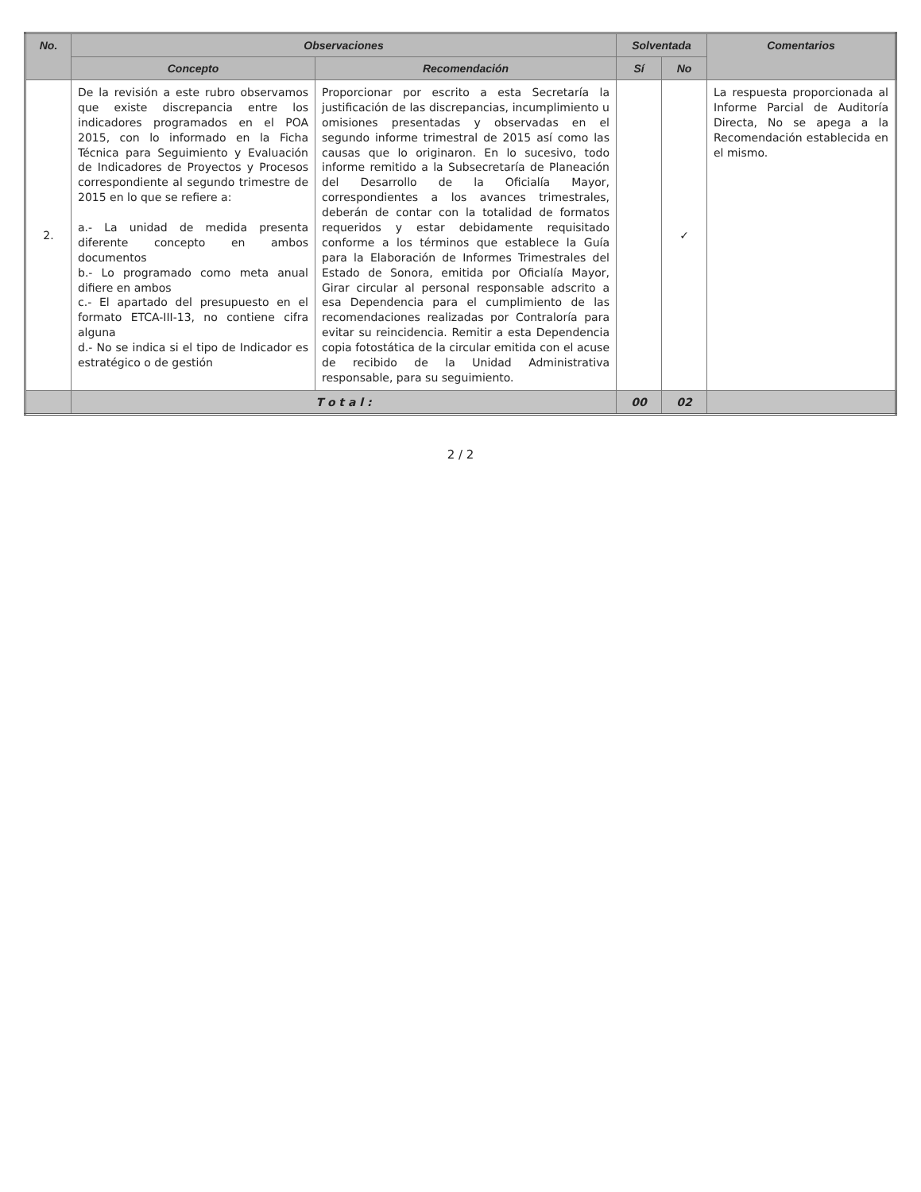| No. | Observaciones | | Solventada | | Comentarios |
| --- | --- | --- | --- | --- | --- |
| | Concepto | Recomendación | Sí | No | |
| 2. | De la revisión a este rubro observamos que existe discrepancia entre los indicadores programados en el POA 2015, con lo informado en la Ficha Técnica para Seguimiento y Evaluación de Indicadores de Proyectos y Procesos correspondiente al segundo trimestre de 2015 en lo que se refiere a: a.- La unidad de medida presenta diferente concepto en ambos documentos b.- Lo programado como meta anual difiere en ambos c.- El apartado del presupuesto en el formato ETCA-III-13, no contiene cifra alguna d.- No se indica si el tipo de Indicador es estratégico o de gestión | Proporcionar por escrito a esta Secretaría la justificación de las discrepancias, incumplimiento u omisiones presentadas y observadas en el segundo informe trimestral de 2015 así como las causas que lo originaron. En lo sucesivo, todo informe remitido a la Subsecretaría de Planeación del Desarrollo de la Oficialía Mayor, correspondientes a los avances trimestrales, deberán de contar con la totalidad de formatos requeridos y estar debidamente requisitado conforme a los términos que establece la Guía para la Elaboración de Informes Trimestrales del Estado de Sonora, emitida por Oficialía Mayor, Girar circular al personal responsable adscrito a esa Dependencia para el cumplimiento de las recomendaciones realizadas por Contraloría para evitar su reincidencia. Remitir a esta Dependencia copia fotostática de la circular emitida con el acuse de recibido de la Unidad Administrativa responsable, para su seguimiento. | | ✓ | La respuesta proporcionada al Informe Parcial de Auditoría Directa, No se apega a la Recomendación establecida en el mismo. |
| | T o t a l : | | 00 | 02 | |
2 / 2